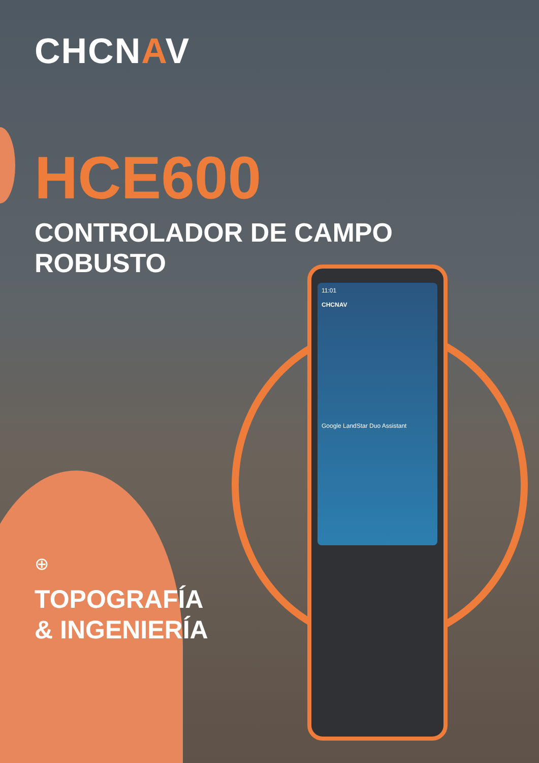11:01
CHCNAV
Google LandStar Duo Assistant
CHCNAV
HCE600
CONTROLADOR DE CAMPO
ROBUSTO
⊕
TOPOGRAFÍA
& INGENIERÍA